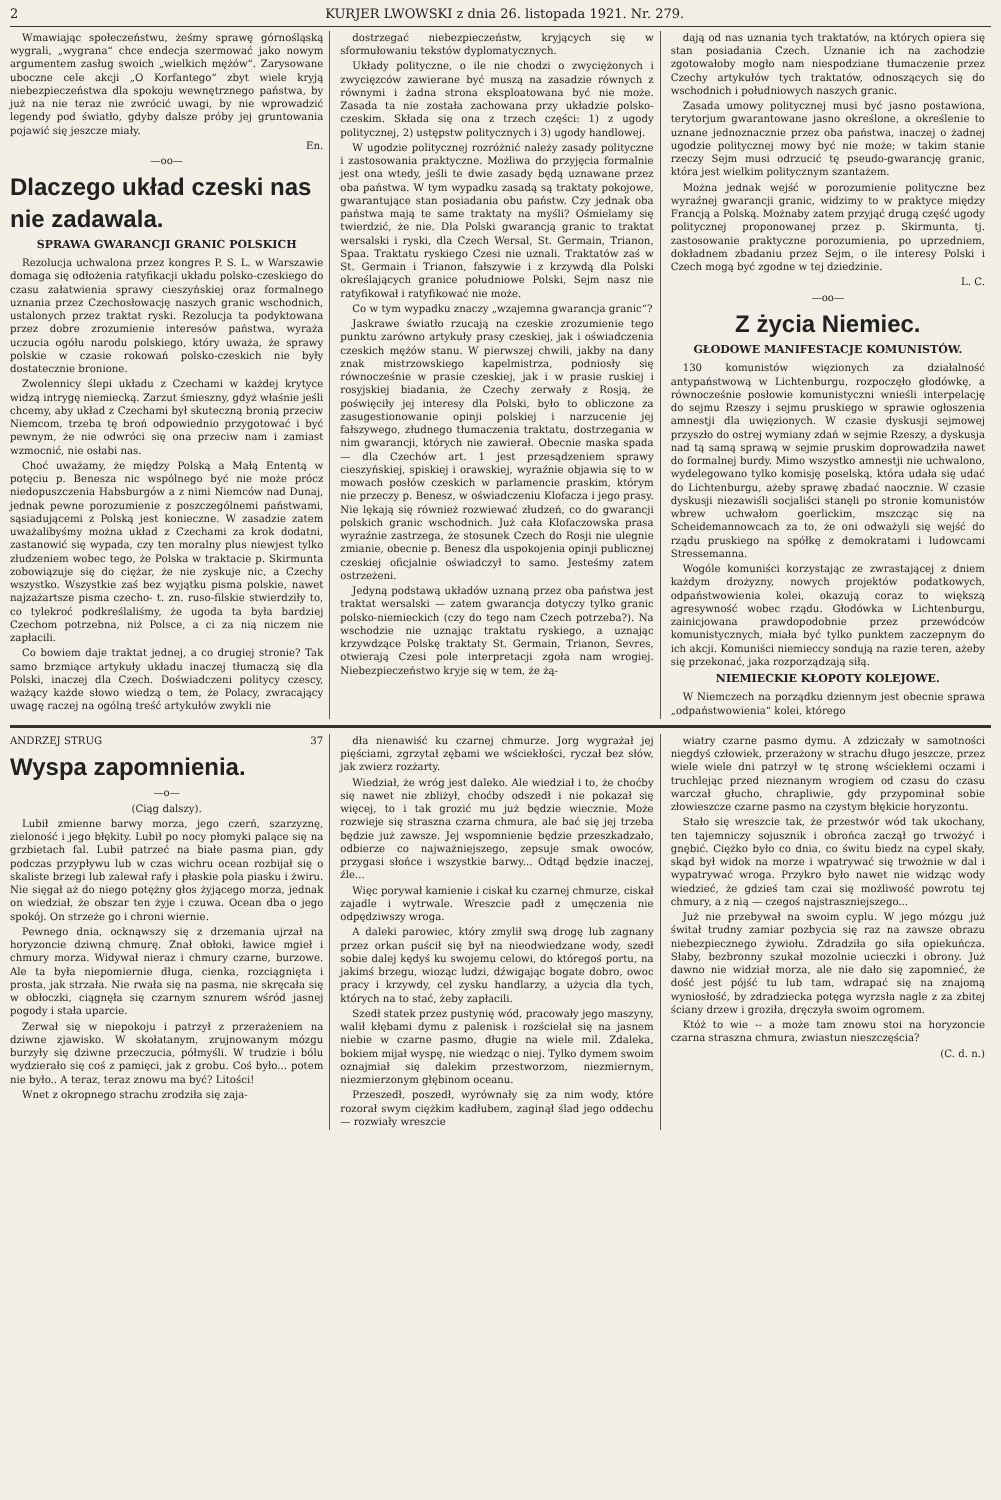2 KURJER LWOWSKI z dnia 26. listopada 1921. Nr. 279.
Wmawiając społeczeństwu, żeśmy sprawę górnośląską wygrali, „wygrana“ chce endecja szermować jako nowym argumentem zasług swoich „wielkich mężów“. Zarysowane uboczne cele akcji „O Korfantego“ zbyt wiele kryją niebezpieczeństwa dla spokoju wewnętrznego państwa, by już na nie teraz nie zwrócić uwagi, by nie wprowadzić legendy pod światło, gdyby dalsze próby jej gruntowania pojawić się jeszcze miały.
En.
—oo—
Dlaczego układ czeski nas nie zadawala.
SPRAWA GWARANCJI GRANIC POLSKICH
Rezolucja uchwalona przez kongres P. S. L. w Warszawie domaga się odłożenia ratyfikacji układu polsko-czeskiego do czasu załatwienia sprawy cieszyńskiej oraz formalnego uznania przez Czechosłowację naszych granic wschodnich, ustalonych przez traktat ryski. Rezolucja ta podyktowana przez dobre zrozumienie interesów państwa, wyraża uczucia ogółu narodu polskiego, który uważa, że sprawy polskie w czasie rokowań polsko-czeskich nie były dostatecznie bronione.
Zwolennicy ślepi układu z Czechami w każdej krytyce widzą intrygę niemiecką. Zarzut śmieszny, gdyż właśnie jeśli chcemy, aby układ z Czechami był skuteczną bronią przeciw Niemcom, trzeba tę broń odpowiednio przygotować i być pewnym, że nie odwróci się ona przeciw nam i zamiast wzmocnić, nie osłabi nas.
Choć uważamy, że między Polską a Małą Ententą w potęciu p. Benesza nic wspólnego być nie może prócz niedopuszczenia Habsburgów a z nimi Niemców nad Dunaj, jednak pewne porozumienie z poszczególnemi państwami, sąsiadującemi z Polską jest konieczne. W zasadzie zatem uważalibyśmy można układ z Czechami za krok dodatni, zastanowić się wypada, czy ten moralny plus niewjest tylko złudzeniem wobec tego, że Polska w traktacie p. Skirmunta zobowiązuje się do ciężar, że nie zyskuje nic, a Czechy wszystko. Wszystkie zaś bez wyjątku pisma polskie, nawet najzażartsze pisma czecho- t. zn. ruso-filskie stwierdziły to, co tylekroć podkreślaliśmy, że ugoda ta była bardziej Czechom potrzebna, niż Polsce, a ci za nią niczem nie zapłacili.
Co bowiem daje traktat jednej, a co drugiej stronie? Tak samo brzmiące artykuły układu inaczej tłumaczą się dla Polski, inaczej dla Czech. Doświadczeni politycy czescy, ważący każde słowo wiedzą o tem, że Polacy, zwracający uwagę raczej na ogólną treść artykułów zwykli nie
dostrzegać niebezpieczeństw, kryjących się w sformułowaniu tekstów dyplomatycznych.
Układy polityczne, o ile nie chodzi o zwyciężonych i zwycięzców zawierane być muszą na zasadzie równych z równymi i żadna strona eksploatowana być nie może. Zasada ta nie została zachowana przy układzie polsko-czeskim. Składa się ona z trzech części: 1) z ugody politycznej, 2) ustępstw politycznych i 3) ugody handlowej.
W ugodzie politycznej rozróżnić należy zasady polityczne i zastosowania praktyczne. Możliwa do przyjęcia formalnie jest ona wtedy, jeśli te dwie zasady będą uznawane przez oba państwa. W tym wypadku zasadą są traktaty pokojowe, gwarantujące stan posiadania obu państw. Czy jednak oba państwa mają te same traktaty na myśli? Ośmielamy się twierdzić, że nie. Dla Polski gwarancją granic to traktat wersalski i ryski, dla Czech Wersal, St. Germain, Trianon, Spaa. Traktatu ryskiego Czesi nie uznali. Traktatów zaś w St. Germain i Trianon, fałszywie i z krzywdą dla Polski określających granice południowe Polski, Sejm nasz nie ratyfikował i ratyfikować nie może.
Co w tym wypadku znaczy „wzajemna gwarancja granic“?
Jaskrawe światło rzucają na czeskie zrozumienie tego punktu zarówno artykuły prasy czeskiej, jak i oświadczenia czeskich mężów stanu. W pierwszej chwili, jakby na dany znak mistrzowskiego kapelmistrza, podniosły się równocześnie w prasie czeskiej, jak i w prasie ruskiej i rosyjskiej biadania, że Czechy zerwały z Rosją, że poświęciły jej interesy dla Polski, było to obliczone za zasugestionowanie opinji polskiej i narzucenie jej fałszywego, złudnego tłumaczenia traktatu, dostrzegania w nim gwarancji, których nie zawierał. Obecnie maska spada — dla Czechów art. 1 jest przesądzeniem sprawy cieszyńskiej, spiskiej i orawskiej, wyraźnie objawia się to w mowach posłów czeskich w parlamencie praskim, którym nie przeczy p. Benesz, w oświadczeniu Klofacza i jego prasy. Nie lękają się również rozwiewać złudzeń, co do gwarancji polskich granic wschodnich. Już cała Klofaczowska prasa wyraźnie zastrzega, że stosunek Czech do Rosji nie ulegnie zmianie, obecnie p. Benesz dla uspokojenia opinji publicznej czeskiej oficjalnie oświadczył to samo. Jesteśmy zatem ostrzeżeni.
Jedyną podstawą układów uznaną przez oba państwa jest traktat wersalski — zatem gwarancja dotyczy tylko granic polsko-niemieckich (czy do tego nam Czech potrzeba?). Na wschodzie nie uznając traktatu ryskiego, a uznając krzywdzące Polskę traktaty St. Germain, Trianon, Sevres, otwierają Czesi pole interpretacji zgoła nam wrogiej. Niebezpieczeństwo kryje się w tem, że żą-
dają od nas uznania tych traktatów, na których opiera się stan posiadania Czech. Uznanie ich na zachodzie zgotowałoby mogło nam niespodziane tłumaczenie przez Czechy artykułów tych traktatów, odnoszących się do wschodnich i południowych naszych granic.
Zasada umowy politycznej musi być jasno postawiona, terytorjum gwarantowane jasno określone, a określenie to uznane jednoznacznie przez oba państwa, inaczej o żadnej ugodzie politycznej mowy być nie może; w takim stanie rzeczy Sejm musi odrzucić tę pseudo-gwarancję granic, która jest wielkim politycznym szantażem.
Można jednak wejść w porozumienie polityczne bez wyraźnej gwarancji granic, widzimy to w praktyce między Francją a Polską. Możnaby zatem przyjąć drugą część ugody politycznej proponowanej przez p. Skirmunta, tj. zastosowanie praktyczne porozumienia, po uprzedniem, dokładnem zbadaniu przez Sejm, o ile interesy Polski i Czech mogą być zgodne w tej dziedzinie.
L. C.
—oo—
Z życia Niemiec.
GŁODOWE MANIFESTACJE KOMUNISTÓW.
130 komunistów więzionych za działalność antypaństwową w Lichtenburgu, rozpoczęło głodówkę, a równocześnie posłowie komunistyczni wnieśli interpelację do sejmu Rzeszy i sejmu pruskiego w sprawie ogłoszenia amnestji dla uwięzionych. W czasie dyskusji sejmowej przyszło do ostrej wymiany zdań w sejmie Rzeszy, a dyskusja nad tą samą sprawą w sejmie pruskim doprowadziła nawet do formalnej burdy. Mimo wszystko amnestji nie uchwalono, wydelegowano tylko komisję poselską, która udała się udać do Lichtenburgu, ażeby sprawę zbadać naocznie. W czasie dyskusji niezawiśli socjaliści stanęli po stronie komunistów wbrew uchwałom goerlickim, mszcząc się na Scheidemannowcach za to, że oni odważyli się wejść do rządu pruskiego na spółkę z demokratami i ludowcami Stressemanna.
Wogóle komuniści korzystając ze zwrastającej z dniem każdym drożyzny, nowych projektów podatkowych, odpaństwowienia kolei, okazują coraz to większą agresywność wobec rządu. Głodówka w Lichtenburgu, zainicjowana prawdopodobnie przez przewódców komunistycznych, miała być tylko punktem zaczepnym do ich akcji. Komuniści niemieccy sondują na razie teren, ażeby się przekonać, jaka rozporządzają siłą.
NIEMIECKIE KŁOPOTY KOLEJOWE.
W Niemczech na porządku dziennym jest obecnie sprawa „odpaństwowienia“ kolei, którego
ANDRZEJ STRUG 37
Wyspa zapomnienia.
—o—
(Ciąg dalszy).
Lubił zmienne barwy morza, jego czerń, szarzyznę, zieloność i jego błękity. Lubił po nocy płomyki palące się na grzbietach fal. Lubił patrzeć na białe pasma pian, gdy podczas przypływu lub w czas wichru ocean rozbijał się o skaliste brzegi lub zalewał rafy i płaskie pola piasku i żwiru. Nie sięgał aż do niego potężny głos żyjącego morza, jednak on wiedział, że obszar ten żyje i czuwa. Ocean dba o jego spokój. On strzeże go i chroni wiernie.
Pewnego dnia, ocknąwszy się z drzemania ujrzał na horyzoncie dziwną chmurę. Znał obłoki, ławice mgieł i chmury morza. Widywał nieraz i chmury czarne, burzowe. Ale ta była niepomiernie długa, cienka, rozciągnięta i prosta, jak strzała. Nie rwała się na pasma, nie skręcała się w obłoczki, ciągnęła się czarnym sznurem wśród jasnej pogody i stała uparcie.
Zerwał się w niepokoju i patrzył z przerażeniem na dziwne zjawisko. W skołatanym, zrujnowanym mózgu burzyły się dziwne przeczucia, półmyśli. W trudzie i bólu wydzierało się coś z pamięci, jak z grobu. Coś było... potem nie było.. A teraz, teraz znowu ma być? Litości!
Wnet z okropnego strachu zrodziła się zaja-
dła nienawiść ku czarnej chmurze. Jorg wygrażał jej pięściami, zgrzytał zębami we wściekłości, ryczał bez słów, jak zwierz rozżarty.
Wiedział, że wróg jest daleko. Ale wiedział i to, że choćby się nawet nie zbliżył, choćby odszedł i nie pokazał się więcej, to i tak grozić mu już będzie wiecznie. Może rozwieje się straszna czarna chmura, ale bać się jej trzeba będzie już zawsze. Jej wspomnienie będzie przeszkadzało, odbierze co najważniejszego, zepsuje smak owoców, przygasi słońce i wszystkie barwy... Odtąd będzie inaczej, źle...
Więc porywał kamienie i ciskał ku czarnej chmurze, ciskał zajadle i wytrwale. Wreszcie padł z umęczenia nie odpędziwszy wroga.
A daleki parowiec, który zmylił swą drogę lub zagnany przez orkan puścił się był na nieodwiedzane wody, szedł sobie dalej kędyś ku swojemu celowi, do któregoś portu, na jakimś brzegu, wioząc ludzi, dźwigając bogate dobro, owoc pracy i krzywdy, cel zysku handlarzy, a użycia dla tych, których na to stać, żeby zapłacili.
Szedł statek przez pustynię wód, pracowały jego maszyny, walił kłębami dymu z palenisk i rozścielał się na jasnem niebie w czarne pasmo, długie na wiele mil. Zdaleka, bokiem mijał wyspę, nie wiedząc o niej. Tylko dymem swoim oznajmiał się dalekim przestworzom, niezmiernym, niezmierzonym głębinom oceanu.
Przeszedł, poszedł, wyrównały się za nim wody, które rozorał swym ciężkim kadłubem, zaginął ślad jego oddechu — rozwiały wreszcie
wiatry czarne pasmo dymu. A zdziczały w samotności niegdyś człowiek, przerażony w strachu długo jeszcze, przez wiele wiele dni patrzył w tę stronę wściekłemi oczami i truchlejąc przed nieznanym wrogiem od czasu do czasu warczał głucho, chrapliwie, gdy przypominał sobie złowieszcze czarne pasmo na czystym błękicie horyzontu.
Stało się wreszcie tak, że przestwór wód tak ukochany, ten tajemniczy sojusznik i obrońca zaczął go trwożyć i gnębić. Ciężko było co dnia, co świtu biedz na cypel skały, skąd był widok na morze i wpatrywać się trwożnie w dal i wypatrywać wroga. Przykro było nawet nie widząc wody wiedzieć, że gdzieś tam czai się możliwość powrotu tej chmury, a z nią — czegoś najstraszniejszego...
Już nie przebywał na swoim cyplu. W jego mózgu już świtał trudny zamiar pozbycia się raz na zawsze obrazu niebezpiecznego żywiołu. Zdradziła go siła opiekuńcza. Słaby, bezbronny szukał mozolnie ucieczki i obrony. Już dawno nie widział morza, ale nie dało się zapomnieć, że dość jest pójść tu lub tam, wdrapać się na znajomą wyniosłość, by zdradziecka potęga wyrzsła nagle z za zbitej ściany drzew i groziła, dręczyła swoim ogromem.
Któż to wie -- a może tam znowu stoi na horyzoncie czarna straszna chmura, zwiastun nieszczęścia?
(C. d. n.)